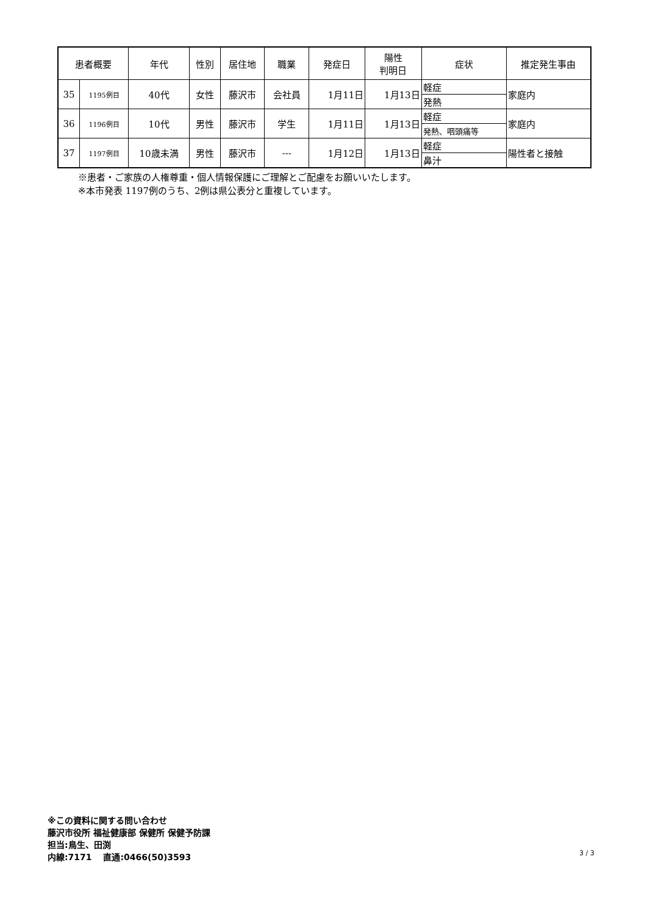| 患者概要 | | 年代 | 性別 | 居住地 | 職業 | 発症日 | 陽性 判明日 | 症状 | 推定発生事由 |
| --- | --- | --- | --- | --- | --- | --- | --- | --- | --- |
| 35 | 1195例目 | 40代 | 女性 | 藤沢市 | 会社員 | 1月11日 | 1月13日 | 軽症 | 家庭内 |
| | | | | | | | | 発熱 | |
| 36 | 1196例目 | 10代 | 男性 | 藤沢市 | 学生 | 1月11日 | 1月13日 | 軽症 | 家庭内 |
| | | | | | | | | 発熱、咽頭痛等 | |
| 37 | 1197例目 | 10歳未満 | 男性 | 藤沢市 | --- | 1月12日 | 1月13日 | 軽症 | 陽性者と接触 |
| | | | | | | | | 鼻汁 | |
※患者・ご家族の人権尊重・個人情報保護にご理解とご配慮をお願いいたします。
※本市発表 1197例のうち、2例は県公表分と重複しています。
※この資料に関する問い合わせ
藤沢市役所 福祉健康部 保健所 保健予防課
担当:鳥生、田渕
内線:7171 　直通:0466(50)3593
3 / 3